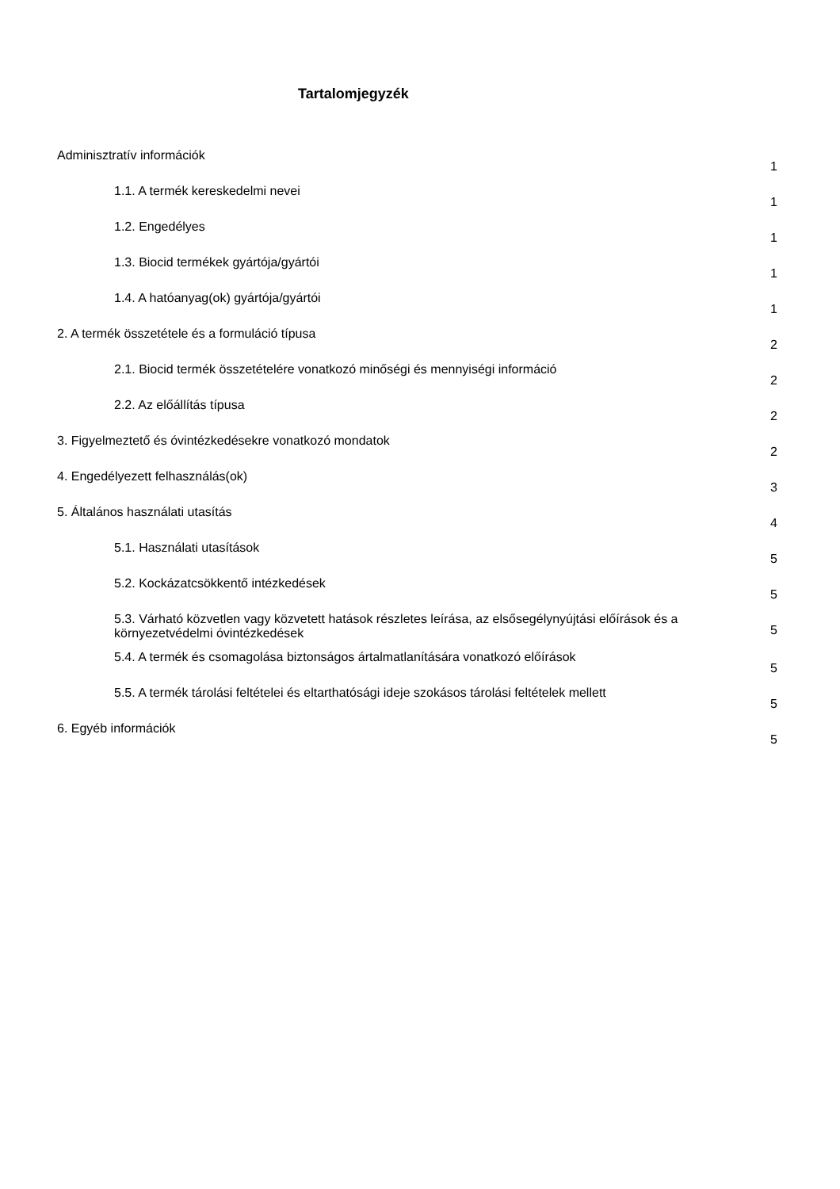Tartalomjegyzék
Adminisztratív információk
1
1.1. A termék kereskedelmi nevei
1
1.2. Engedélyes
1
1.3. Biocid termékek gyártója/gyártói
1
1.4. A hatóanyag(ok) gyártója/gyártói
1
2. A termék összetétele és a formuláció típusa
2
2.1. Biocid termék összetételére vonatkozó minőségi és mennyiségi információ
2
2.2. Az előállítás típusa
2
3. Figyelmeztető és óvintézkedésekre vonatkozó mondatok
2
4. Engedélyezett felhasználás(ok)
3
5. Általános használati utasítás
4
5.1. Használati utasítások
5
5.2. Kockázatcsökkentő intézkedések
5
5.3. Várható közvetlen vagy közvetett hatások részletes leírása, az elsősegélynyújtási előírások és a környezetvédelmi óvintézkedések
5
5.4. A termék és csomagolása biztonságos ártalmatlanítására vonatkozó előírások
5
5.5. A termék tárolási feltételei és eltarthatósági ideje szokásos tárolási feltételek mellett
5
6. Egyéb információk
5